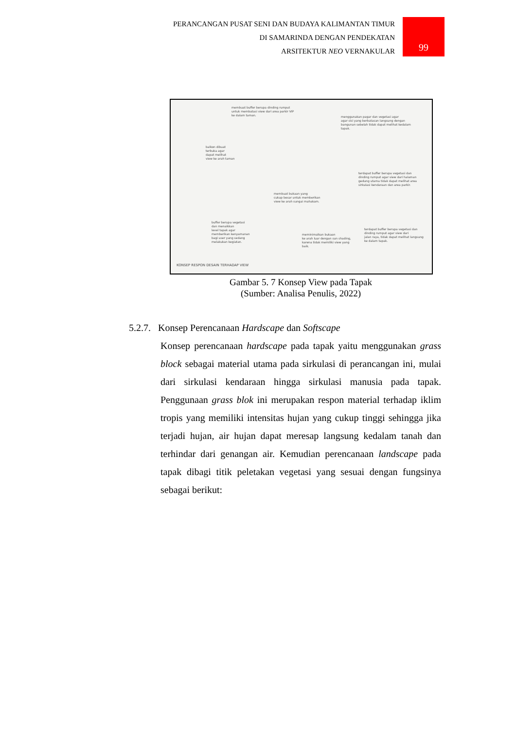PERANCANGAN PUSAT SENI DAN BUDAYA KALIMANTAN TIMUR
DI SAMARINDA DENGAN PENDEKATAN
ARSITEKTUR NEO VERNAKULAR
99
membuat buffer berupa dinding rumput
untuk membatasi view dari area parkir VIP
ke dalam taman.
menggunakan pagar dan vegetasi agar
agar sisi yang berbatasan langsung dengan
bangunan sebelah tidak dapat melihat kedalam
tapak.
balkon dibuat
terbuka agar
dapat melihat
view ke arah taman
terdapat buffer berupa vegetasi dan
dinding rumput agar view dari halaman
gedung utama tidak dapat melihat area
sirkulasi kendaraan dan area parkir.
membuat bukaan yang
cukup besar untuk memberikan
view ke arah sungai mahakam.
buffer berupa vegetasi
dan menaikkan
level tapak agar
memberikan kenyamanan
bagi user yang sedang
melakukan kegiatan.
meminimalkan bukaan
ke arah luar dengan sun shading,
karena tidak memiliki view yang
baik.
terdapat buffer berupa vegetasi dan
dinding rumput agar view dari
jalan raya, tidak dapat melihat langsung
ke dalam tapak.
KONSEP RESPON DESAIN TERHADAP VIEW
Gambar 5. 7 Konsep View pada Tapak
(Sumber: Analisa Penulis, 2022)
5.2.7. Konsep Perencanaan Hardscape dan Softscape
Konsep perencanaan hardscape pada tapak yaitu menggunakan grass block sebagai material utama pada sirkulasi di perancangan ini, mulai dari sirkulasi kendaraan hingga sirkulasi manusia pada tapak. Penggunaan grass blok ini merupakan respon material terhadap iklim tropis yang memiliki intensitas hujan yang cukup tinggi sehingga jika terjadi hujan, air hujan dapat meresap langsung kedalam tanah dan terhindar dari genangan air. Kemudian perencanaan landscape pada tapak dibagi titik peletakan vegetasi yang sesuai dengan fungsinya sebagai berikut: